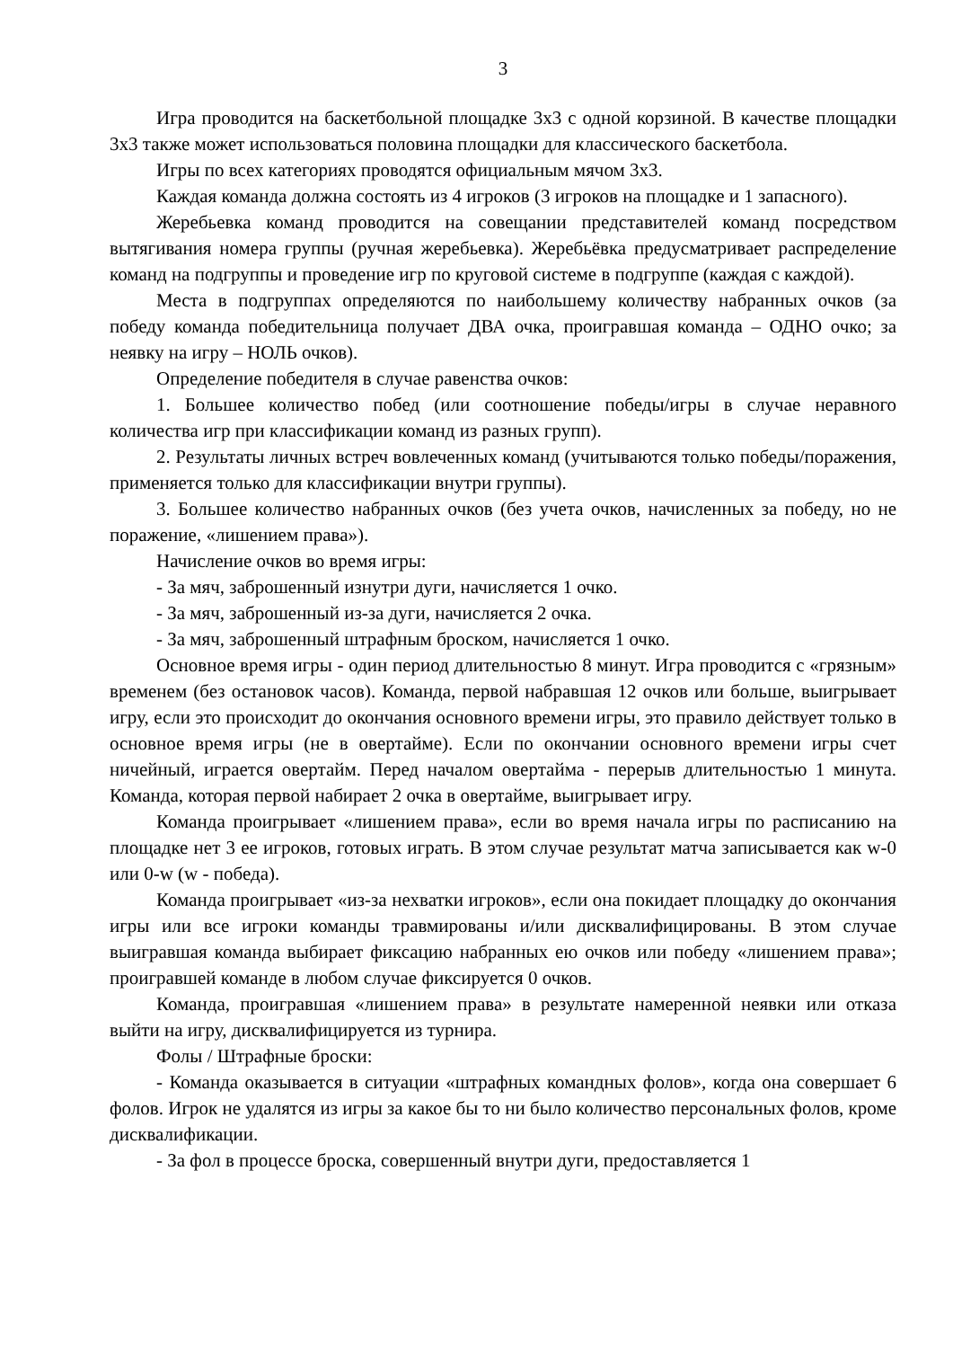3
Игра проводится на баскетбольной площадке 3x3 с одной корзиной. В качестве площадки 3x3 также может использоваться половина площадки для классического баскетбола.
Игры по всех категориях проводятся официальным мячом 3x3.
Каждая команда должна состоять из 4 игроков (3 игроков на площадке и 1 запасного).
Жеребьевка команд проводится на совещании представителей команд посредством вытягивания номера группы (ручная жеребьевка). Жеребьёвка предусматривает распределение команд на подгруппы и проведение игр по круговой системе в подгруппе (каждая с каждой).
Места в подгруппах определяются по наибольшему количеству набранных очков (за победу команда победительница получает ДВА очка, проигравшая команда – ОДНО очко; за неявку на игру – НОЛЬ очков).
Определение победителя в случае равенства очков:
1. Большее количество побед (или соотношение победы/игры в случае неравного количества игр при классификации команд из разных групп).
2. Результаты личных встреч вовлеченных команд (учитываются только победы/поражения, применяется только для классификации внутри группы).
3. Большее количество набранных очков (без учета очков, начисленных за победу, но не поражение, «лишением права»).
Начисление очков во время игры:
- За мяч, заброшенный изнутри дуги, начисляется 1 очко.
- За мяч, заброшенный из-за дуги, начисляется 2 очка.
- За мяч, заброшенный штрафным броском, начисляется 1 очко.
Основное время игры - один период длительностью 8 минут. Игра проводится с «грязным» временем (без остановок часов). Команда, первой набравшая 12 очков или больше, выигрывает игру, если это происходит до окончания основного времени игры, это правило действует только в основное время игры (не в овертайме). Если по окончании основного времени игры счет ничейный, играется овертайм. Перед началом овертайма - перерыв длительностью 1 минута. Команда, которая первой набирает 2 очка в овертайме, выигрывает игру.
Команда проигрывает «лишением права», если во время начала игры по расписанию на площадке нет 3 ее игроков, готовых играть. В этом случае результат матча записывается как w-0 или 0-w (w - победа).
Команда проигрывает «из-за нехватки игроков», если она покидает площадку до окончания игры или все игроки команды травмированы и/или дисквалифицированы. В этом случае выигравшая команда выбирает фиксацию набранных ею очков или победу «лишением права»; проигравшей команде в любом случае фиксируется 0 очков.
Команда, проигравшая «лишением права» в результате намеренной неявки или отказа выйти на игру, дисквалифицируется из турнира.
Фолы / Штрафные броски:
- Команда оказывается в ситуации «штрафных командных фолов», когда она совершает 6 фолов. Игрок не удалятся из игры за какое бы то ни было количество персональных фолов, кроме дисквалификации.
- За фол в процессе броска, совершенный внутри дуги, предоставляется 1